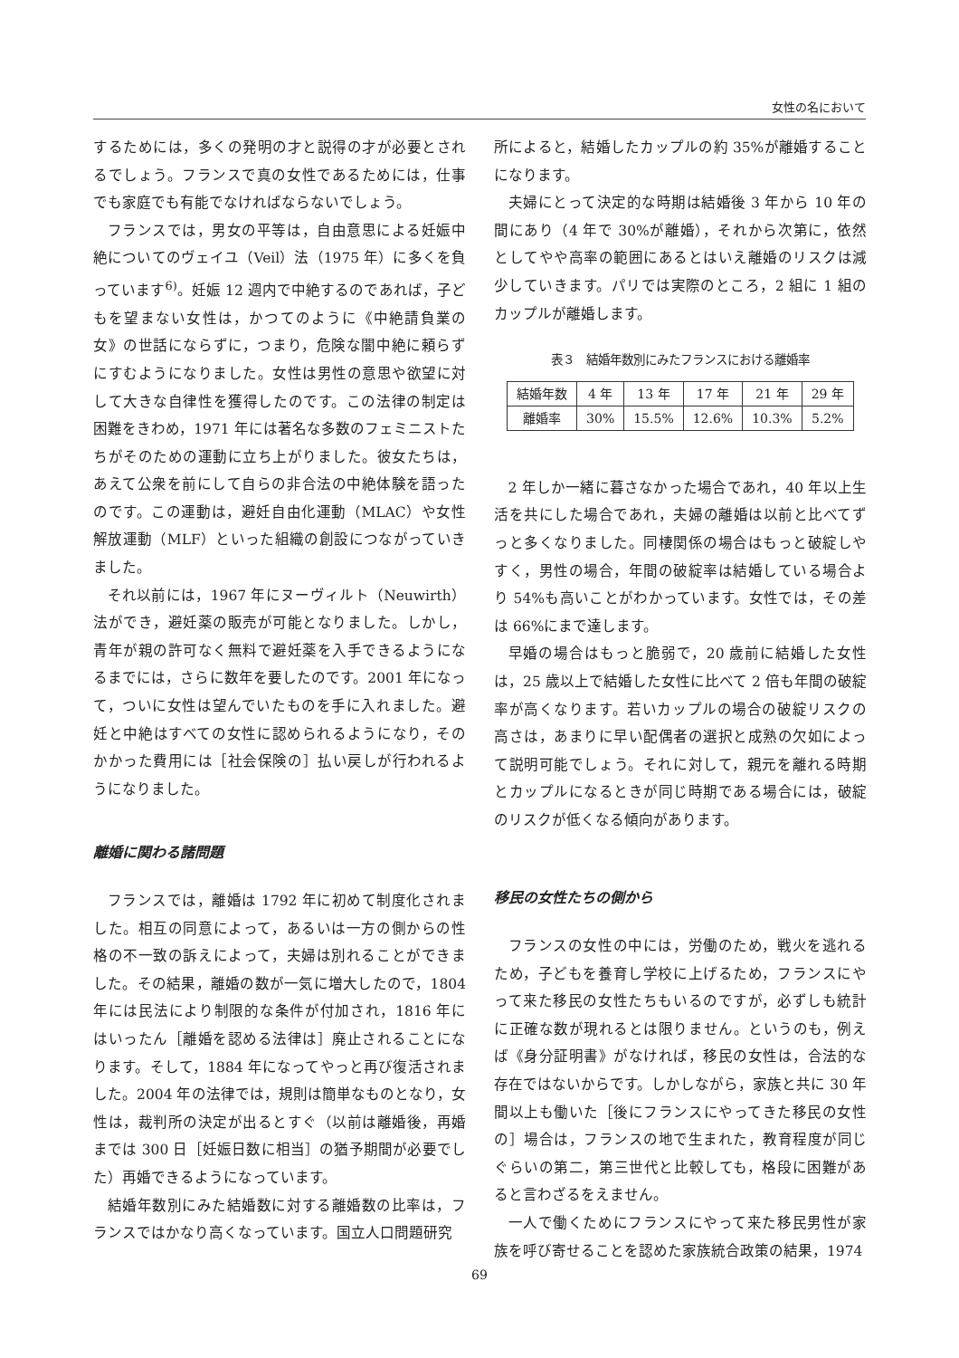女性の名において
するためには，多くの発明の才と説得の才が必要とされるでしょう。フランスで真の女性であるためには，仕事でも家庭でも有能でなければならないでしょう。
フランスでは，男女の平等は，自由意思による妊娠中絶についてのヴェイユ（Veil）法（1975 年）に多くを負っています<sup>6)</sup>。妊娠 12 週内で中絶するのであれば，子どもを望まない女性は，かつてのように《中絶請負業の女》の世話にならずに，つまり，危険な闇中絶に頼らずにすむようになりました。女性は男性の意思や欲望に対して大きな自律性を獲得したのです。この法律の制定は困難をきわめ，1971 年には著名な多数のフェミニストたちがそのための運動に立ち上がりました。彼女たちは，あえて公衆を前にして自らの非合法の中絶体験を語ったのです。この運動は，避妊自由化運動（MLAC）や女性解放運動（MLF）といった組織の創設につながっていきました。
それ以前には，1967 年にヌーヴィルト（Neuwirth）法ができ，避妊薬の販売が可能となりました。しかし，青年が親の許可なく無料で避妊薬を入手できるようになるまでには，さらに数年を要したのです。2001 年になって，ついに女性は望んでいたものを手に入れました。避妊と中絶はすべての女性に認められるようになり，そのかかった費用には［社会保険の］払い戻しが行われるようになりました。
離婚に関わる諸問題
フランスでは，離婚は 1792 年に初めて制度化されました。相互の同意によって，あるいは一方の側からの性格の不一致の訴えによって，夫婦は別れることができました。その結果，離婚の数が一気に増大したので，1804 年には民法により制限的な条件が付加され，1816 年にはいったん［離婚を認める法律は］廃止されることになります。そして，1884 年になってやっと再び復活されました。2004 年の法律では，規則は簡単なものとなり，女性は，裁判所の決定が出るとすぐ（以前は離婚後，再婚までは 300 日［妊娠日数に相当］の猶予期間が必要でした）再婚できるようになっています。
結婚年数別にみた結婚数に対する離婚数の比率は，フランスではかなり高くなっています。国立人口問題研究
所によると，結婚したカップルの約 35%が離婚することになります。
夫婦にとって決定的な時期は結婚後 3 年から 10 年の間にあり（4 年で 30%が離婚），それから次第に，依然としてやや高率の範囲にあるとはいえ離婚のリスクは減少していきます。パリでは実際のところ，2 組に 1 組のカップルが離婚します。
表３　結婚年数別にみたフランスにおける離婚率
| 結婚年数 | 4 年 | 13 年 | 17 年 | 21 年 | 29 年 |
| --- | --- | --- | --- | --- | --- |
| 離婚率 | 30% | 15.5% | 12.6% | 10.3% | 5.2% |
2 年しか一緒に暮さなかった場合であれ，40 年以上生活を共にした場合であれ，夫婦の離婚は以前と比べてずっと多くなりました。同棲関係の場合はもっと破綻しやすく，男性の場合，年間の破綻率は結婚している場合より 54%も高いことがわかっています。女性では，その差は 66%にまで達します。
早婚の場合はもっと脆弱で，20 歳前に結婚した女性は，25 歳以上で結婚した女性に比べて 2 倍も年間の破綻率が高くなります。若いカップルの場合の破綻リスクの高さは，あまりに早い配偶者の選択と成熟の欠如によって説明可能でしょう。それに対して，親元を離れる時期とカップルになるときが同じ時期である場合には，破綻のリスクが低くなる傾向があります。
移民の女性たちの側から
フランスの女性の中には，労働のため，戦火を逃れるため，子どもを養育し学校に上げるため，フランスにやって来た移民の女性たちもいるのですが，必ずしも統計に正確な数が現れるとは限りません。というのも，例えば《身分証明書》がなければ，移民の女性は，合法的な存在ではないからです。しかしながら，家族と共に 30 年間以上も働いた［後にフランスにやってきた移民の女性の］場合は，フランスの地で生まれた，教育程度が同じぐらいの第二，第三世代と比較しても，格段に困難があると言わざるをえません。
一人で働くためにフランスにやって来た移民男性が家族を呼び寄せることを認めた家族統合政策の結果，1974
69